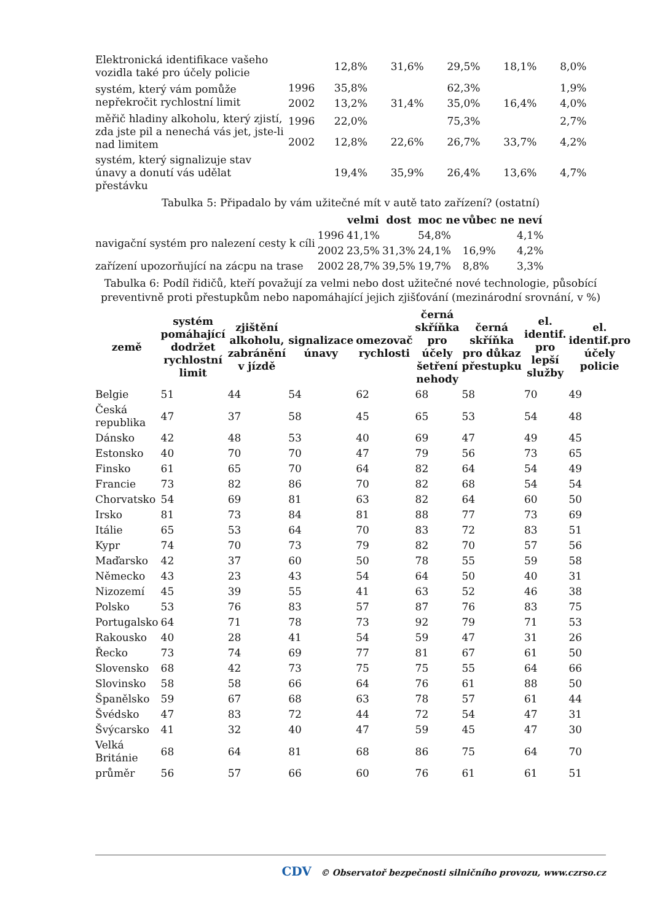| Elektronická identifikace vašeho vozidla také pro účely policie | | 12,8% | 31,6% | 29,5% | 18,1% | 8,0% |
| systém, který vám pomůže nepřekročit rychlostní limit | 1996 | 35,8% | | 62,3% | | 1,9% |
| | 2002 | 13,2% | 31,4% | 35,0% | 16,4% | 4,0% |
| měřič hladiny alkoholu, který zjistí, zda jste pil a nenechá vás jet, jste-li nad limitem | 1996 | 22,0% | | 75,3% | | 2,7% |
| | 2002 | 12,8% | 22,6% | 26,7% | 33,7% | 4,2% |
| systém, který signalizuje stav únavy a donutí vás udělat přestávku | | 19,4% | 35,9% | 26,4% | 13,6% | 4,7% |
Tabulka 5: Připadalo by vám užitečné mít v autě tato zařízení? (ostatní)
| | | velmi | dost | moc ne | vůbec ne | neví |
| --- | --- | --- | --- | --- | --- | --- |
| navigační systém pro nalezení cesty k cíli | 1996 | 41,1% | | 54,8% | | 4,1% |
| | 2002 | 23,5% | 31,3% | 24,1% | 16,9% | 4,2% |
| zařízení upozorňující na zácpu na trase | 2002 | 28,7% | 39,5% | 19,7% | 8,8% | 3,3% |
Tabulka 6: Podíl řidičů, kteří považují za velmi nebo dost užitečné nové technologie, působící preventivně proti přestupkům nebo napomáhající jejich zjišťování (mezinárodní srovnání, v %)
| země | systém pomáhající dodržet rychlostní limit | zjištění alkoholu, zabránění v jízdě | signalizace únavy | omezovač rychlosti | černá skříňka pro účely šetření nehody | černá skříňka pro důkaz přestupku | el. identif. pro lepší služby | el. identif.pro účely policie |
| --- | --- | --- | --- | --- | --- | --- | --- | --- |
| Belgie | 51 | 44 | 54 | 62 | 68 | 58 | 70 | 49 |
| Česká republika | 47 | 37 | 58 | 45 | 65 | 53 | 54 | 48 |
| Dánsko | 42 | 48 | 53 | 40 | 69 | 47 | 49 | 45 |
| Estonsko | 40 | 70 | 70 | 47 | 79 | 56 | 73 | 65 |
| Finsko | 61 | 65 | 70 | 64 | 82 | 64 | 54 | 49 |
| Francie | 73 | 82 | 86 | 70 | 82 | 68 | 54 | 54 |
| Chorvatsko | 54 | 69 | 81 | 63 | 82 | 64 | 60 | 50 |
| Irsko | 81 | 73 | 84 | 81 | 88 | 77 | 73 | 69 |
| Itálie | 65 | 53 | 64 | 70 | 83 | 72 | 83 | 51 |
| Kypr | 74 | 70 | 73 | 79 | 82 | 70 | 57 | 56 |
| Maďarsko | 42 | 37 | 60 | 50 | 78 | 55 | 59 | 58 |
| Německo | 43 | 23 | 43 | 54 | 64 | 50 | 40 | 31 |
| Nizozemí | 45 | 39 | 55 | 41 | 63 | 52 | 46 | 38 |
| Polsko | 53 | 76 | 83 | 57 | 87 | 76 | 83 | 75 |
| Portugalsko | 64 | 71 | 78 | 73 | 92 | 79 | 71 | 53 |
| Rakousko | 40 | 28 | 41 | 54 | 59 | 47 | 31 | 26 |
| Řecko | 73 | 74 | 69 | 77 | 81 | 67 | 61 | 50 |
| Slovensko | 68 | 42 | 73 | 75 | 75 | 55 | 64 | 66 |
| Slovinsko | 58 | 58 | 66 | 64 | 76 | 61 | 88 | 50 |
| Španělsko | 59 | 67 | 68 | 63 | 78 | 57 | 61 | 44 |
| Švédsko | 47 | 83 | 72 | 44 | 72 | 54 | 47 | 31 |
| Švýcarsko | 41 | 32 | 40 | 47 | 59 | 45 | 47 | 30 |
| Velká Británie | 68 | 64 | 81 | 68 | 86 | 75 | 64 | 70 |
| průměr | 56 | 57 | 66 | 60 | 76 | 61 | 61 | 51 |
CDV © Observatoř bezpečnosti silničního provozu, www.czrso.cz